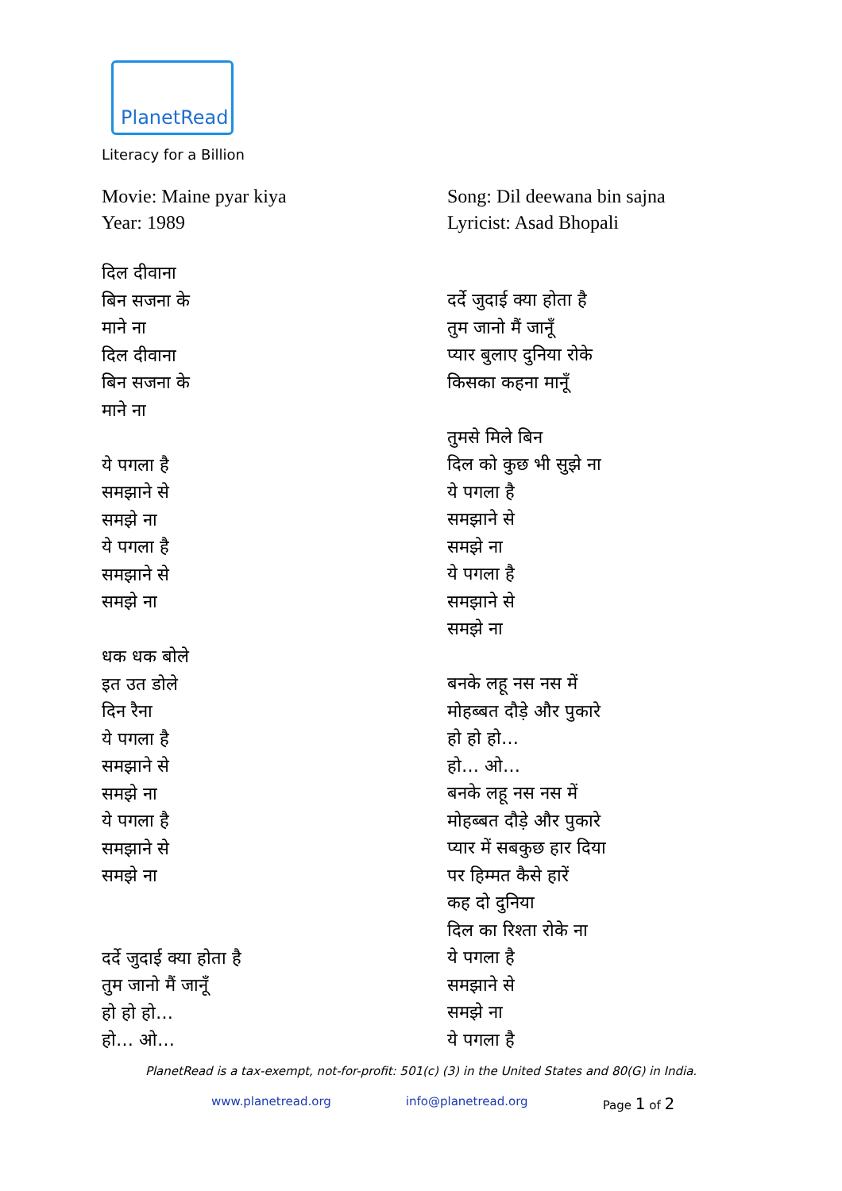PlanetRead
Literacy for a Billion
Movie: Maine pyar kiya
Year: 1989
दिल दीवाना
बिन सजना के
माने ना
दिल दीवाना
बिन सजना के
माने ना
ये पगला है
समझाने से
समझे ना
ये पगला है
समझाने से
समझे ना
धक धक बोले
इत उत डोले
दिन रैना
ये पगला है
समझाने से
समझे ना
ये पगला है
समझाने से
समझे ना
दर्दे जुदाई क्या होता है
तुम जानो मैं जानूँ
हो हो हो…
हो… ओ…
Song: Dil deewana bin sajna
Lyricist: Asad Bhopali
दर्दे जुदाई क्या होता है
तुम जानो मैं जानूँ
प्यार बुलाए दुनिया रोके
किसका कहना मानूँ
तुमसे मिले बिन
दिल को कुछ भी सुझे ना
ये पगला है
समझाने से
समझे ना
ये पगला है
समझाने से
समझे ना
बनके लहू नस नस में
मोहब्बत दौड़े और पुकारे
हो हो हो…
हो… ओ…
बनके लहू नस नस में
मोहब्बत दौड़े और पुकारे
प्यार में सबकुछ हार दिया
पर हिम्मत कैसे हारें
कह दो दुनिया
दिल का रिश्ता रोके ना
ये पगला है
समझाने से
समझे ना
ये पगला है
PlanetRead is a tax-exempt, not-for-profit: 501(c) (3) in the United States and 80(G) in India.
www.planetread.org info@planetread.org Page 1 of 2